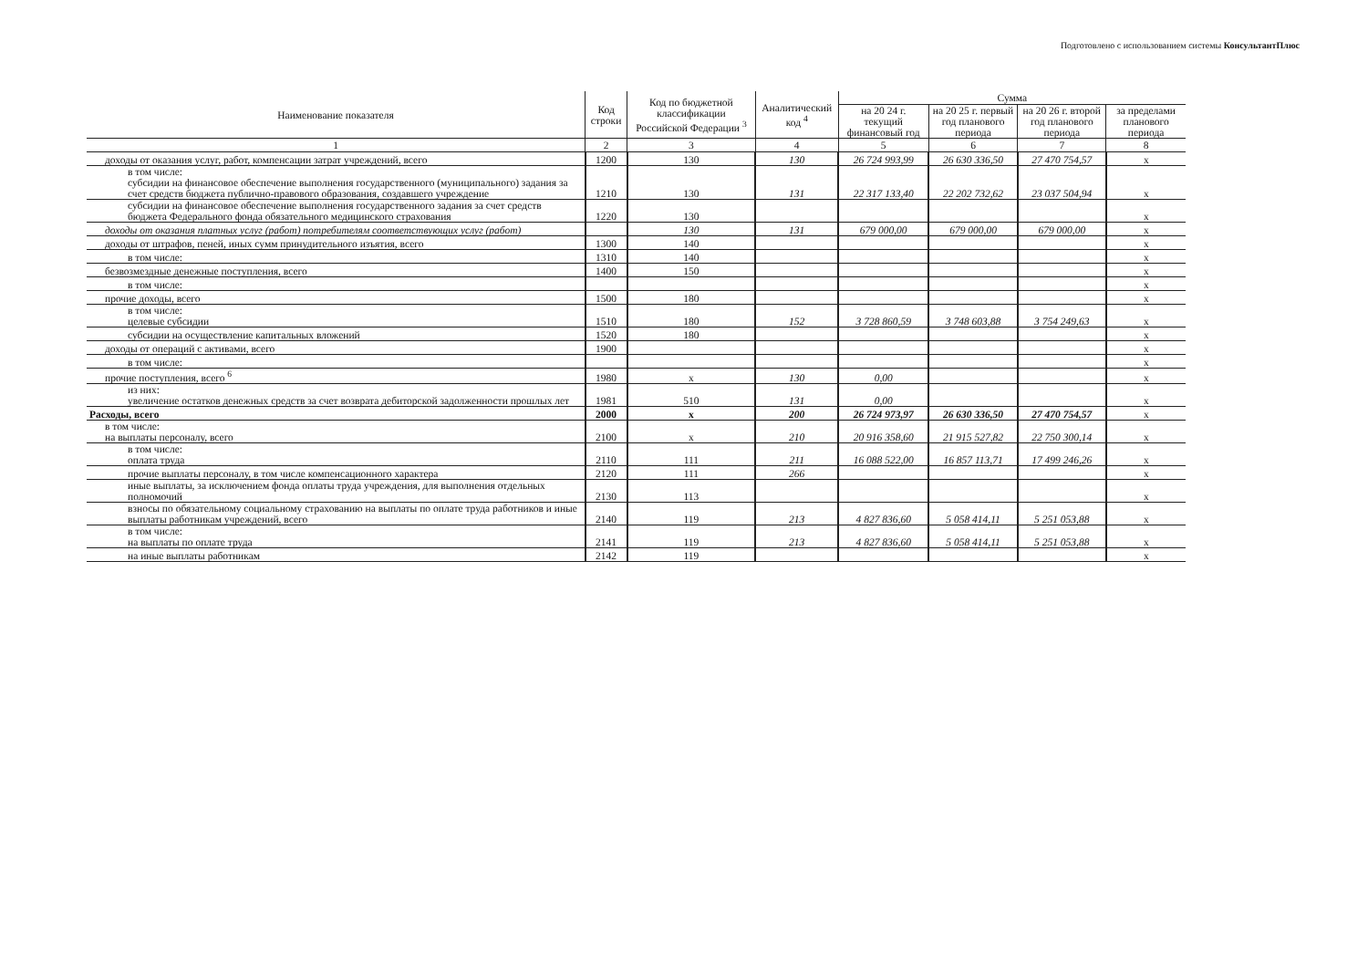Подготовлено с использованием системы КонсультантПлюс
| Наименование показателя | Код строки | Код по бюджетной классификации Российской Федерации <sup>3</sup> | Аналитический код <sup>4</sup> | Сумма | | | |
| --- | --- | --- | --- | --- | --- | --- | --- |
| | | | | на 20 24 г. текущий финансовый год | на 20 25 г. первый год планового периода | на 20 26 г. второй год планового периода | за пределами планового периода |
| 1 | 2 | 3 | 4 | 5 | 6 | 7 | 8 |
| доходы от оказания услуг, работ, компенсации затрат учреждений, всего | 1200 | 130 | 130 | 26 724 993,99 | 26 630 336,50 | 27 470 754,57 | х |
| в том числе: субсидии на финансовое обеспечение выполнения государственного (муниципального) задания за счет средств бюджета публично-правового образования, создавшего учреждение | 1210 | 130 | 131 | 22 317 133,40 | 22 202 732,62 | 23 037 504,94 | х |
| субсидии на финансовое обеспечение выполнения государственного задания за счет средств бюджета Федерального фонда обязательного медицинского страхования | 1220 | 130 | | | | | х |
| доходы от оказания платных услуг (работ) потребителям соответствующих услуг (работ) | | 130 | 131 | 679 000,00 | 679 000,00 | 679 000,00 | х |
| доходы от штрафов, пеней, иных сумм принудительного изъятия, всего | 1300 | 140 | | | | | х |
| в том числе: | 1310 | 140 | | | | | х |
| безвозмездные денежные поступления, всего | 1400 | 150 | | | | | х |
| в том числе: | | | | | | | х |
| прочие доходы, всего | 1500 | 180 | | | | | х |
| в том числе: целевые субсидии | 1510 | 180 | 152 | 3 728 860,59 | 3 748 603,88 | 3 754 249,63 | х |
| субсидии на осуществление капитальных вложений | 1520 | 180 | | | | | х |
| доходы от операций с активами, всего | 1900 | | | | | | х |
| в том числе: | | | | | | | х |
| прочие поступления, всего <sup>6</sup> | 1980 | х | 130 | 0,00 | | | х |
| из них: увеличение остатков денежных средств за счет возврата дебиторской задолженности прошлых лет | 1981 | 510 | 131 | 0,00 | | | х |
| Расходы, всего | 2000 | х | 200 | 26 724 973,97 | 26 630 336,50 | 27 470 754,57 | х |
| в том числе: на выплаты персоналу, всего | 2100 | х | 210 | 20 916 358,60 | 21 915 527,82 | 22 750 300,14 | х |
| в том числе: оплата труда | 2110 | 111 | 211 | 16 088 522,00 | 16 857 113,71 | 17 499 246,26 | х |
| прочие выплаты персоналу, в том числе компенсационного характера | 2120 | 111 | 266 | | | | х |
| иные выплаты, за исключением фонда оплаты труда учреждения, для выполнения отдельных полномочий | 2130 | 113 | | | | | х |
| взносы по обязательному социальному страхованию на выплаты по оплате труда работников и иные выплаты работникам учреждений, всего | 2140 | 119 | 213 | 4 827 836,60 | 5 058 414,11 | 5 251 053,88 | х |
| в том числе: на выплаты по оплате труда | 2141 | 119 | 213 | 4 827 836,60 | 5 058 414,11 | 5 251 053,88 | х |
| на иные выплаты работникам | 2142 | 119 | | | | | х |